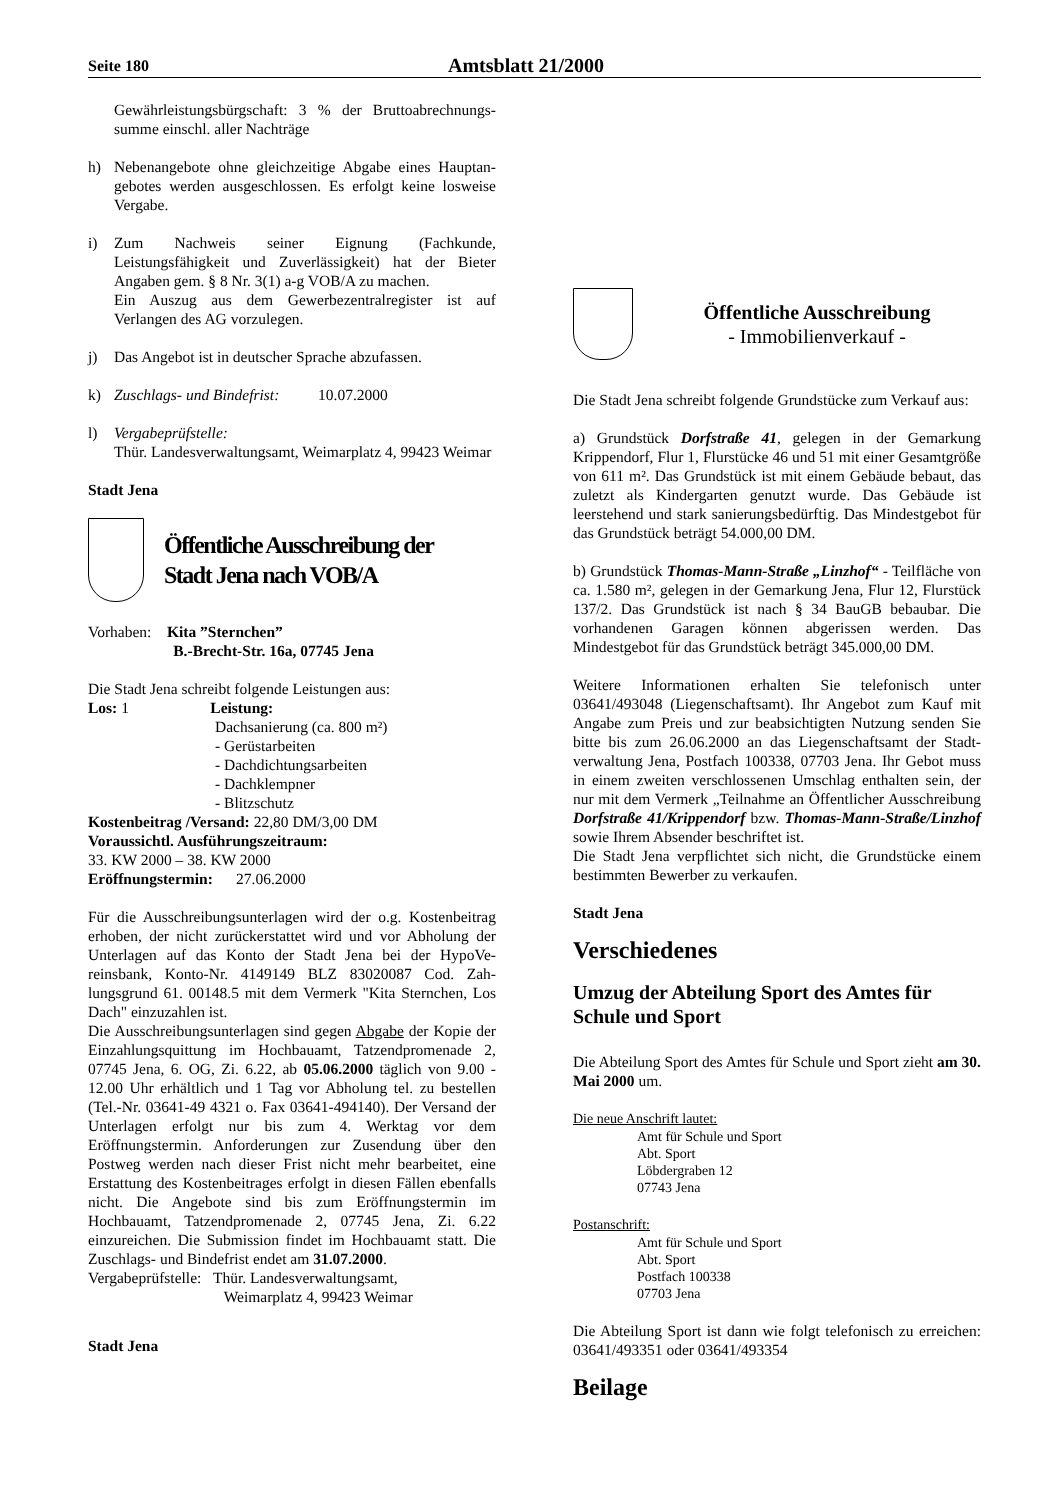Seite 180 Amtsblatt 21/2000
Gewährleistungsbürgschaft: 3 % der Bruttoabrechnungs­summe einschl. aller Nachträge
h) Nebenangebote ohne gleichzeitige Abgabe eines Hauptan­gebotes werden ausgeschlossen. Es erfolgt keine losweise Vergabe.
i) Zum Nachweis seiner Eignung (Fachkunde, Leistungsfähigkeit und Zuverlässigkeit) hat der Bieter Angaben gem. § 8 Nr. 3(1) a-g VOB/A zu machen.
Ein Auszug aus dem Gewerbezentralregister ist auf Verlangen des AG vorzulegen.
j) Das Angebot ist in deutscher Sprache abzufassen.
k) Zuschlags- und Bindefrist: 10.07.2000
l) Vergabeprüfstelle:
Thür. Landesverwaltungsamt, Weimarplatz 4, 99423 Weimar
Stadt Jena
Öffentliche Ausschreibung der
Stadt Jena nach VOB/A
Vorhaben: Kita ”Sternchen”
B.-Brecht-Str. 16a, 07745 Jena
Die Stadt Jena schreibt folgende Leistungen aus:
Los: 1 Leistung:
Dachsanierung (ca. 800 m²)
- Gerüstarbeiten
- Dachdichtungsarbeiten
- Dachklempner
- Blitzschutz
Kostenbeitrag /Versand: 22,80 DM/3,00 DM
Voraussichtl. Ausführungszeitraum:
33. KW 2000 – 38. KW 2000
Eröffnungstermin: 27.06.2000
Für die Ausschreibungsunterlagen wird der o.g. Kostenbeitrag erhoben, der nicht zurückerstattet wird und vor Abholung der Unterlagen auf das Konto der Stadt Jena bei der HypoVe­reinsbank, Konto-Nr. 4149149 BLZ 83020087 Cod. Zah­lungsgrund 61. 00148.5 mit dem Vermerk "Kita Sternchen, Los Dach" einzuzahlen ist.
Die Ausschreibungsunterlagen sind gegen Abgabe der Kopie der Einzahlungsquittung im Hochbauamt, Tatzendpromenade 2, 07745 Jena, 6. OG, Zi. 6.22, ab 05.06.2000 täglich von 9.00 - 12.00 Uhr erhältlich und 1 Tag vor Abholung tel. zu bestellen (Tel.-Nr. 03641-49 4321 o. Fax 03641-494140). Der Versand der Unterlagen erfolgt nur bis zum 4. Werktag vor dem Eröffnungstermin. Anforderungen zur Zusendung über den Postweg werden nach dieser Frist nicht mehr bearbeitet, eine Erstattung des Kostenbeitrages erfolgt in diesen Fällen ebenfalls nicht. Die Angebote sind bis zum Eröffnungstermin im Hochbauamt, Tatzendpromenade 2, 07745 Jena, Zi. 6.22 einzureichen. Die Submission findet im Hochbauamt statt. Die Zuschlags- und Bindefrist endet am 31.07.2000.
Vergabeprüfstelle: Thür. Landesverwaltungsamt,
Weimarplatz 4, 99423 Weimar
Stadt Jena
Öffentliche Ausschreibung
- Immobilienverkauf -
Die Stadt Jena schreibt folgende Grundstücke zum Verkauf aus:
a) Grundstück Dorfstraße 41, gelegen in der Gemarkung Krippendorf, Flur 1, Flurstücke 46 und 51 mit einer Gesamt­größe von 611 m². Das Grundstück ist mit einem Gebäude bebaut, das zuletzt als Kindergarten genutzt wurde. Das Ge­bäude ist leerstehend und stark sanierungsbedürftig. Das Mindestgebot für das Grundstück beträgt 54.000,00 DM.
b) Grundstück Thomas-Mann-Straße „Linzhof“ - Teilfläche von ca. 1.580 m², gelegen in der Gemarkung Jena, Flur 12, Flurstück 137/2. Das Grundstück ist nach § 34 BauGB bebau­bar. Die vorhandenen Garagen können abgerissen werden. Das Mindestgebot für das Grundstück beträgt 345.000,00 DM.
Weitere Informationen erhalten Sie telefonisch unter 03641/493048 (Liegenschaftsamt). Ihr Angebot zum Kauf mit Angabe zum Preis und zur beabsichtigten Nutzung senden Sie bitte bis zum 26.06.2000 an das Liegenschaftsamt der Stadt­verwaltung Jena, Postfach 100338, 07703 Jena. Ihr Gebot muss in einem zweiten verschlossenen Umschlag enthalten sein, der nur mit dem Vermerk „Teilnahme an Öffentlicher Ausschreibung Dorfstraße 41/Krippendorf bzw. Thomas-Mann-Straße/Linzhof sowie Ihrem Absender beschriftet ist.
Die Stadt Jena verpflichtet sich nicht, die Grundstücke einem bestimmten Bewerber zu verkaufen.
Stadt Jena
Verschiedenes
Umzug der Abteilung Sport des Amtes für Schule und Sport
Die Abteilung Sport des Amtes für Schule und Sport zieht am 30. Mai 2000 um.
Die neue Anschrift lautet:
Amt für Schule und Sport
Abt. Sport
Löbdergraben 12
07743 Jena
Postanschrift:
Amt für Schule und Sport
Abt. Sport
Postfach 100338
07703 Jena
Die Abteilung Sport ist dann wie folgt telefonisch zu errei­chen: 03641/493351 oder 03641/493354
Beilage